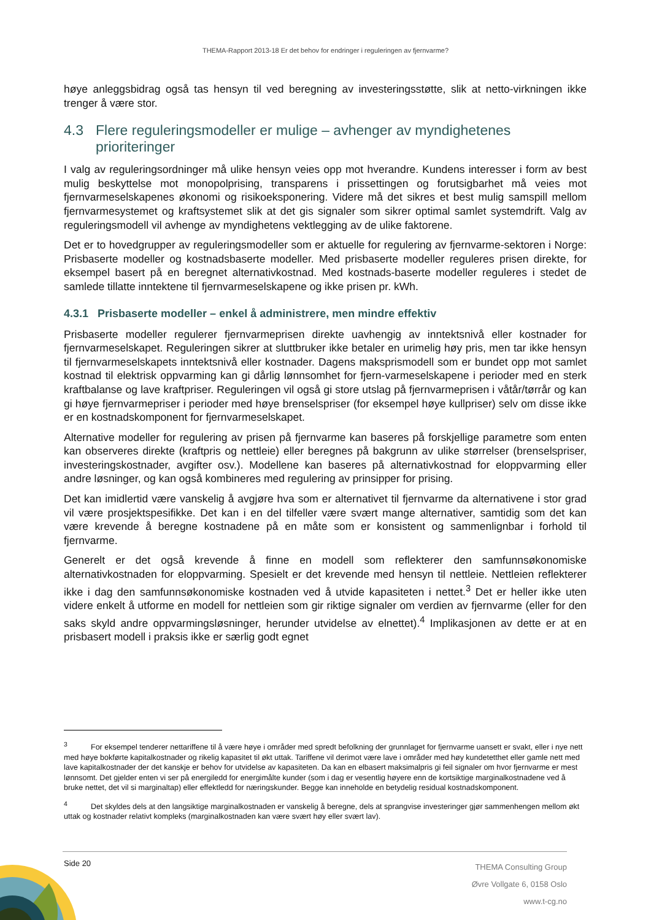THEMA-Rapport 2013-18 Er det behov for endringer i reguleringen av fjernvarme?
høye anleggsbidrag også tas hensyn til ved beregning av investeringsstøtte, slik at netto-virkningen ikke trenger å være stor.
4.3 Flere reguleringsmodeller er mulige – avhenger av myndighetenes prioriteringer
I valg av reguleringsordninger må ulike hensyn veies opp mot hverandre. Kundens interesser i form av best mulig beskyttelse mot monopolprising, transparens i prissettingen og forutsigbarhet må veies mot fjernvarmeselskapenes økonomi og risikoeksponering. Videre må det sikres et best mulig samspill mellom fjernvarmesystemet og kraftsystemet slik at det gis signaler som sikrer optimal samlet systemdrift. Valg av reguleringsmodell vil avhenge av myndighetens vektlegging av de ulike faktorene.
Det er to hovedgrupper av reguleringsmodeller som er aktuelle for regulering av fjernvarme-sektoren i Norge: Prisbaserte modeller og kostnadsbaserte modeller. Med prisbaserte modeller reguleres prisen direkte, for eksempel basert på en beregnet alternativkostnad. Med kostnads-baserte modeller reguleres i stedet de samlede tillatte inntektene til fjernvarmeselskapene og ikke prisen pr. kWh.
4.3.1 Prisbaserte modeller – enkel å administrere, men mindre effektiv
Prisbaserte modeller regulerer fjernvarmeprisen direkte uavhengig av inntektsnivå eller kostnader for fjernvarmeselskapet. Reguleringen sikrer at sluttbruker ikke betaler en urimelig høy pris, men tar ikke hensyn til fjernvarmeselskapets inntektsnivå eller kostnader. Dagens maksprismodell som er bundet opp mot samlet kostnad til elektrisk oppvarming kan gi dårlig lønnsomhet for fjern-varmeselskapene i perioder med en sterk kraftbalanse og lave kraftpriser. Reguleringen vil også gi store utslag på fjernvarmeprisen i våtår/tørrår og kan gi høye fjernvarmepriser i perioder med høye brenselspriser (for eksempel høye kullpriser) selv om disse ikke er en kostnadskomponent for fjernvarmeselskapet.
Alternative modeller for regulering av prisen på fjernvarme kan baseres på forskjellige parametre som enten kan observeres direkte (kraftpris og nettleie) eller beregnes på bakgrunn av ulike størrelser (brenselspriser, investeringskostnader, avgifter osv.). Modellene kan baseres på alternativkostnad for eloppvarming eller andre løsninger, og kan også kombineres med regulering av prinsipper for prising.
Det kan imidlertid være vanskelig å avgjøre hva som er alternativet til fjernvarme da alternativene i stor grad vil være prosjektspesifikke. Det kan i en del tilfeller være svært mange alternativer, samtidig som det kan være krevende å beregne kostnadene på en måte som er konsistent og sammenlignbar i forhold til fjernvarme.
Generelt er det også krevende å finne en modell som reflekterer den samfunnsøkonomiske alternativkostnaden for eloppvarming. Spesielt er det krevende med hensyn til nettleie. Nettleien reflekterer ikke i dag den samfunnsøkonomiske kostnaden ved å utvide kapasiteten i nettet.<sup>3</sup> Det er heller ikke uten videre enkelt å utforme en modell for nettleien som gir riktige signaler om verdien av fjernvarme (eller for den saks skyld andre oppvarmingsløsninger, herunder utvidelse av elnettet).<sup>4</sup> Implikasjonen av dette er at en prisbasert modell i praksis ikke er særlig godt egnet
<sup>3</sup> For eksempel tenderer nettariffene til å være høye i områder med spredt befolkning der grunnlaget for fjernvarme uansett er svakt, eller i nye nett med høye bokførte kapitalkostnader og rikelig kapasitet til økt uttak. Tariffene vil derimot være lave i områder med høy kundetetthet eller gamle nett med lave kapitalkostnader der det kanskje er behov for utvidelse av kapasiteten. Da kan en elbasert maksimalpris gi feil signaler om hvor fjernvarme er mest lønnsomt. Det gjelder enten vi ser på energiledd for energimålte kunder (som i dag er vesentlig høyere enn de kortsiktige marginalkostnadene ved å bruke nettet, det vil si marginaltap) eller effektledd for næringskunder. Begge kan inneholde en betydelig residual kostnadskomponent.
<sup>4</sup> Det skyldes dels at den langsiktige marginalkostnaden er vanskelig å beregne, dels at sprangvise investeringer gjør sammenhengen mellom økt uttak og kostnader relativt kompleks (marginalkostnaden kan være svært høy eller svært lav).
Side 20
THEMA Consulting Group
Øvre Vollgate 6, 0158 Oslo
www.t-cg.no